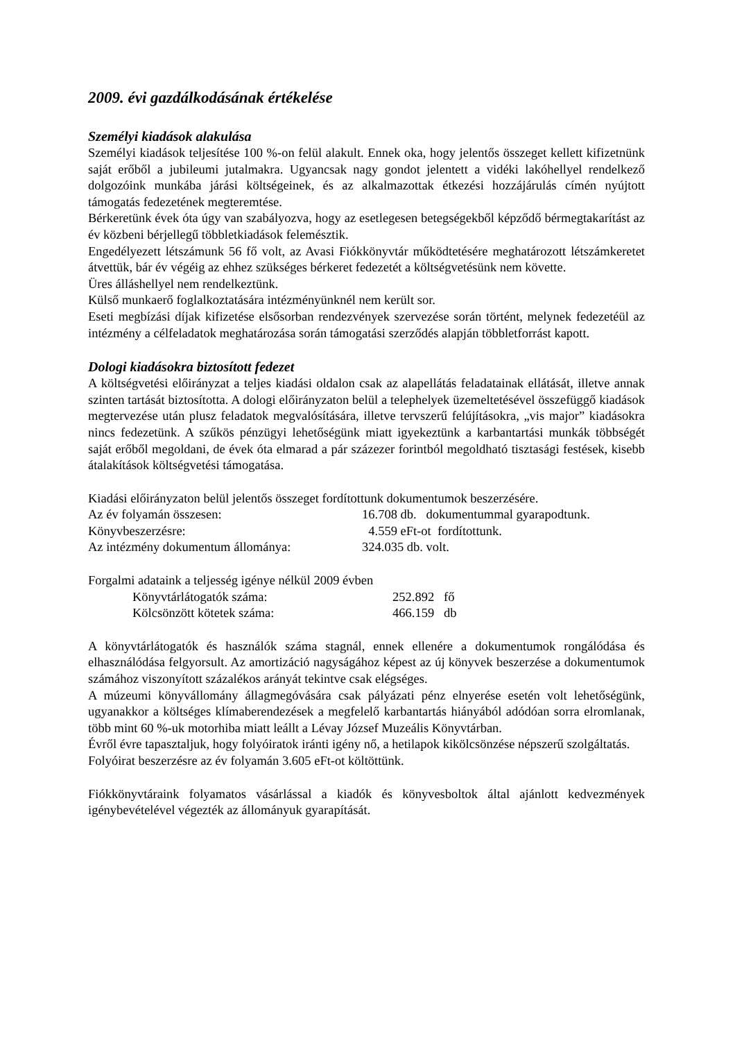2009. évi gazdálkodásának értékelése
Személyi kiadások alakulása
Személyi kiadások teljesítése 100 %-on felül alakult. Ennek oka, hogy jelentős összeget kellett kifizetnünk saját erőből a jubileumi jutalmakra. Ugyancsak nagy gondot jelentett a vidéki lakóhellyel rendelkező dolgozóink munkába járási költségeinek, és az alkalmazottak étkezési hozzájárulás címén nyújtott támogatás fedezetének megteremtése.
Bérkeretünk évek óta úgy van szabályozva, hogy az esetlegesen betegségekből képződő bérmegtakarítást az év közbeni bérjellegű többletkiadások felemésztik.
Engedélyezett létszámunk 56 fő volt, az Avasi Fiókkönyvtár működtetésére meghatározott létszámkeretet átvettük, bár év végéig az ehhez szükséges bérkeret fedezetét a költségvetésünk nem követte.
Üres álláshellyel nem rendelkeztünk.
Külső munkaerő foglalkoztatására intézményünknél nem került sor.
Eseti megbízási díjak kifizetése elsősorban rendezvények szervezése során történt, melynek fedezetéül az intézmény a célfeladatok meghatározása során támogatási szerződés alapján többletforrást kapott.
Dologi kiadásokra biztosított fedezet
A költségvetési előirányzat a teljes kiadási oldalon csak az alapellátás feladatainak ellátását, illetve annak szinten tartását biztosította. A dologi előirányzaton belül a telephelyek üzemeltetésével összefüggő kiadások megtervezése után plusz feladatok megvalósítására, illetve tervszerű felújításokra, „vis major” kiadásokra nincs fedezetünk. A szűkös pénzügyi lehetőségünk miatt igyekeztünk a karbantartási munkák többségét saját erőből megoldani, de évek óta elmarad a pár százezer forintból megoldható tisztasági festések, kisebb átalakítások költségvetési támogatása.
Kiadási előirányzaton belül jelentős összeget fordítottunk dokumentumok beszerzésére.
Az év folyamán összesen: 16.708 db. dokumentummal gyarapodtunk.
Könyvbeszerzésre: 4.559 eFt-ot fordítottunk.
Az intézmény dokumentum állománya: 324.035 db. volt.
Forgalmi adataink a teljesség igénye nélkül 2009 évben
Könyvtárlátogatók száma: 252.892 fő
Kölcsönzött kötetek száma: 466.159 db
A könyvtárlátogatók és használók száma stagnál, ennek ellenére a dokumentumok rongálódása és elhasználódása felgyorsult. Az amortizáció nagyságához képest az új könyvek beszerzése a dokumentumok számához viszonyított százalékos arányát tekintve csak elégséges.
A múzeumi könyvállomány állagmegóvására csak pályázati pénz elnyerése esetén volt lehetőségünk, ugyanakkor a költséges klímaberendezések a megfelelő karbantartás hiányából adódóan sorra elromlanak, több mint 60 %-uk motorhiba miatt leállt a Lévay József Muzeális Könyvtárban.
Évről évre tapasztaljuk, hogy folyóiratok iránti igény nő, a hetilapok kikölcsönzése népszerű szolgáltatás.
Folyóirat beszerzésre az év folyamán 3.605 eFt-ot költöttünk.
Fiókkönyvtáraink folyamatos vásárlással a kiadók és könyvesboltok által ajánlott kedvezmények igénybevételével végezték az állományuk gyarapítását.